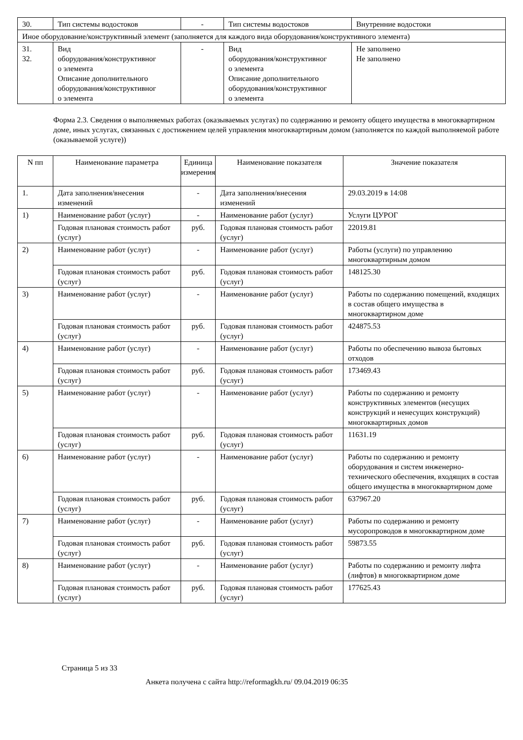| 30. | Тип системы водостоков | - | Тип системы водостоков | Внутренние водостоки |
| Иное оборудование/конструктивный элемент (заполняется для каждого вида оборудования/конструктивного элемента) | | | | |
| 31. 32. | Вид оборудования/конструктивног о элемента Описание дополнительного оборудования/конструктивног о элемента | - | Вид оборудования/конструктивног о элемента Описание дополнительного оборудования/конструктивног о элемента | Не заполнено Не заполнено |
Форма 2.3. Сведения о выполняемых работах (оказываемых услугах) по содержанию и ремонту общего имущества в многоквартирном доме, иных услугах, связанных с достижением целей управления многоквартирным домом (заполняется по каждой выполняемой работе (оказываемой услуге))
| N пп | Наименование параметра | Единица измерения | Наименование показателя | Значение показателя |
| --- | --- | --- | --- | --- |
| 1. | Дата заполнения/внесения изменений | - | Дата заполнения/внесения изменений | 29.03.2019 в 14:08 |
| 1) | Наименование работ (услуг) | - | Наименование работ (услуг) | Услуги ЦУРОГ |
| | Годовая плановая стоимость работ (услуг) | руб. | Годовая плановая стоимость работ (услуг) | 22019.81 |
| 2) | Наименование работ (услуг) | - | Наименование работ (услуг) | Работы (услуги) по управлению многоквартирным домом |
| | Годовая плановая стоимость работ (услуг) | руб. | Годовая плановая стоимость работ (услуг) | 148125.30 |
| 3) | Наименование работ (услуг) | - | Наименование работ (услуг) | Работы по содержанию помещений, входящих в состав общего имущества в многоквартирном доме |
| | Годовая плановая стоимость работ (услуг) | руб. | Годовая плановая стоимость работ (услуг) | 424875.53 |
| 4) | Наименование работ (услуг) | - | Наименование работ (услуг) | Работы по обеспечению вывоза бытовых отходов |
| | Годовая плановая стоимость работ (услуг) | руб. | Годовая плановая стоимость работ (услуг) | 173469.43 |
| 5) | Наименование работ (услуг) | - | Наименование работ (услуг) | Работы по содержанию и ремонту конструктивных элементов (несущих конструкций и ненесущих конструкций) многоквартирных домов |
| | Годовая плановая стоимость работ (услуг) | руб. | Годовая плановая стоимость работ (услуг) | 11631.19 |
| 6) | Наименование работ (услуг) | - | Наименование работ (услуг) | Работы по содержанию и ремонту оборудования и систем инженерно-технического обеспечения, входящих в состав общего имущества в многоквартирном доме |
| | Годовая плановая стоимость работ (услуг) | руб. | Годовая плановая стоимость работ (услуг) | 637967.20 |
| 7) | Наименование работ (услуг) | - | Наименование работ (услуг) | Работы по содержанию и ремонту мусоропроводов в многоквартирном доме |
| | Годовая плановая стоимость работ (услуг) | руб. | Годовая плановая стоимость работ (услуг) | 59873.55 |
| 8) | Наименование работ (услуг) | - | Наименование работ (услуг) | Работы по содержанию и ремонту лифта (лифтов) в многоквартирном доме |
| | Годовая плановая стоимость работ (услуг) | руб. | Годовая плановая стоимость работ (услуг) | 177625.43 |
Страница 5 из 33
Анкета получена с сайта http://reformagkh.ru/ 09.04.2019 06:35